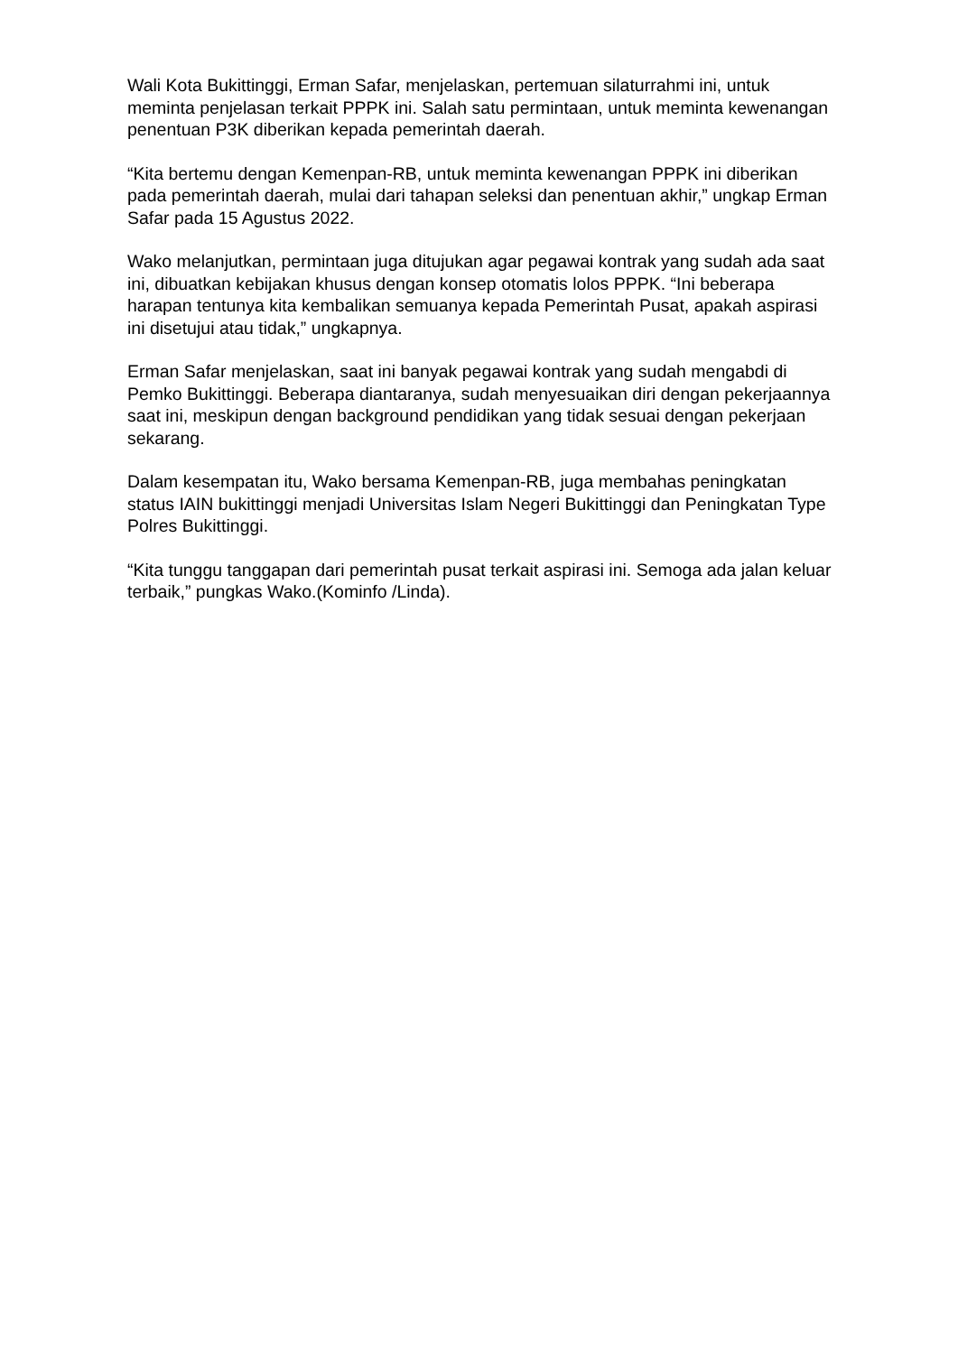Wali Kota Bukittinggi, Erman Safar, menjelaskan, pertemuan silaturrahmi ini, untuk meminta penjelasan terkait PPPK ini. Salah satu permintaan, untuk meminta kewenangan penentuan P3K diberikan kepada pemerintah daerah.
“Kita bertemu dengan Kemenpan-RB, untuk meminta kewenangan PPPK ini diberikan pada pemerintah daerah, mulai dari tahapan seleksi dan penentuan akhir,” ungkap Erman Safar pada 15 Agustus 2022.
Wako melanjutkan, permintaan juga ditujukan agar pegawai kontrak yang sudah ada saat ini, dibuatkan kebijakan khusus dengan konsep otomatis lolos PPPK. “Ini beberapa harapan tentunya kita kembalikan semuanya kepada Pemerintah Pusat, apakah aspirasi ini disetujui atau tidak,” ungkapnya.
Erman Safar menjelaskan, saat ini banyak pegawai kontrak yang sudah mengabdi di Pemko Bukittinggi. Beberapa diantaranya, sudah menyesuaikan diri dengan pekerjaannya saat ini, meskipun dengan background pendidikan yang tidak sesuai dengan pekerjaan sekarang.
Dalam kesempatan itu, Wako bersama Kemenpan-RB, juga membahas peningkatan status IAIN bukittinggi menjadi Universitas Islam Negeri Bukittinggi dan Peningkatan Type Polres Bukittinggi.
“Kita tunggu tanggapan dari pemerintah pusat terkait aspirasi ini. Semoga ada jalan keluar terbaik,” pungkas Wako.(Kominfo /Linda).